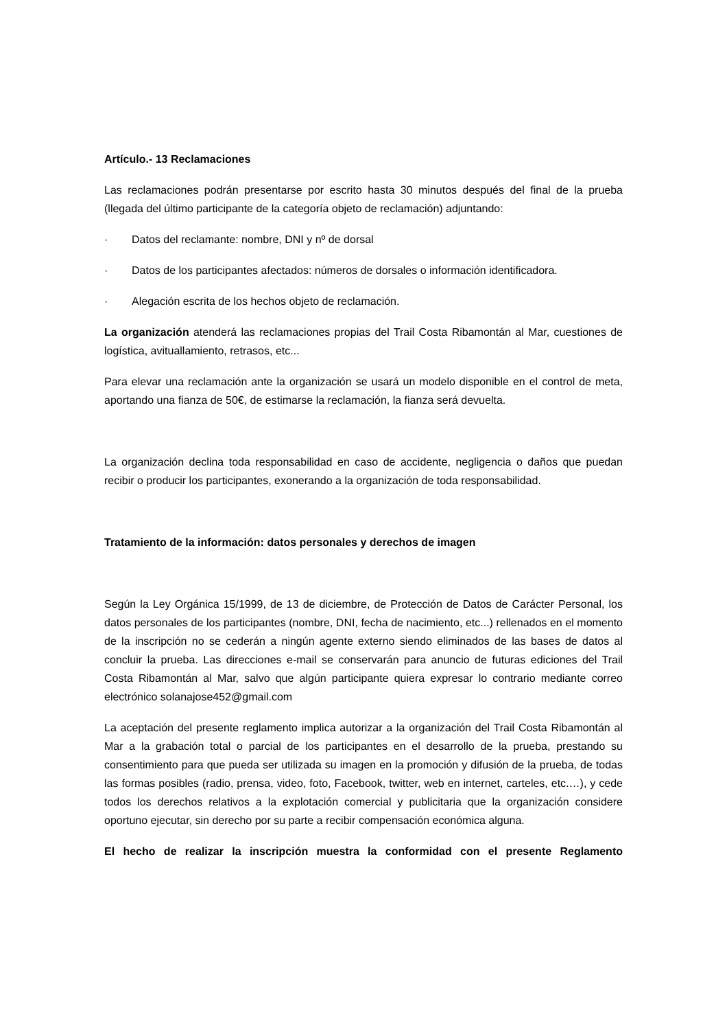Artículo.- 13 Reclamaciones
Las reclamaciones podrán presentarse por escrito hasta 30 minutos después del final de la prueba (llegada del último participante de la categoría objeto de reclamación) adjuntando:
· Datos del reclamante: nombre, DNI y nº de dorsal
· Datos de los participantes afectados: números de dorsales o información identificadora.
· Alegación escrita de los hechos objeto de reclamación.
La organización atenderá las reclamaciones propias del Trail Costa Ribamontán al Mar, cuestiones de logística, avituallamiento, retrasos, etc...
Para elevar una reclamación ante la organización se usará un modelo disponible en el control de meta, aportando una fianza de 50€, de estimarse la reclamación, la fianza será devuelta.
La organización declina toda responsabilidad en caso de accidente, negligencia o daños que puedan recibir o producir los participantes, exonerando a la organización de toda responsabilidad.
Tratamiento de la información: datos personales y derechos de imagen
Según la Ley Orgánica 15/1999, de 13 de diciembre, de Protección de Datos de Carácter Personal, los datos personales de los participantes (nombre, DNI, fecha de nacimiento, etc...) rellenados en el momento de la inscripción no se cederán a ningún agente externo siendo eliminados de las bases de datos al concluir la prueba. Las direcciones e-mail se conservarán para anuncio de futuras ediciones del Trail Costa Ribamontán al Mar, salvo que algún participante quiera expresar lo contrario mediante correo electrónico solanajose452@gmail.com
La aceptación del presente reglamento implica autorizar a la organización del Trail Costa Ribamontán al Mar a la grabación total o parcial de los participantes en el desarrollo de la prueba, prestando su consentimiento para que pueda ser utilizada su imagen en la promoción y difusión de la prueba, de todas las formas posibles (radio, prensa, video, foto, Facebook, twitter, web en internet, carteles, etc.…), y cede todos los derechos relativos a la explotación comercial y publicitaria que la organización considere oportuno ejecutar, sin derecho por su parte a recibir compensación económica alguna.
El hecho de realizar la inscripción muestra la conformidad con el presente Reglamento